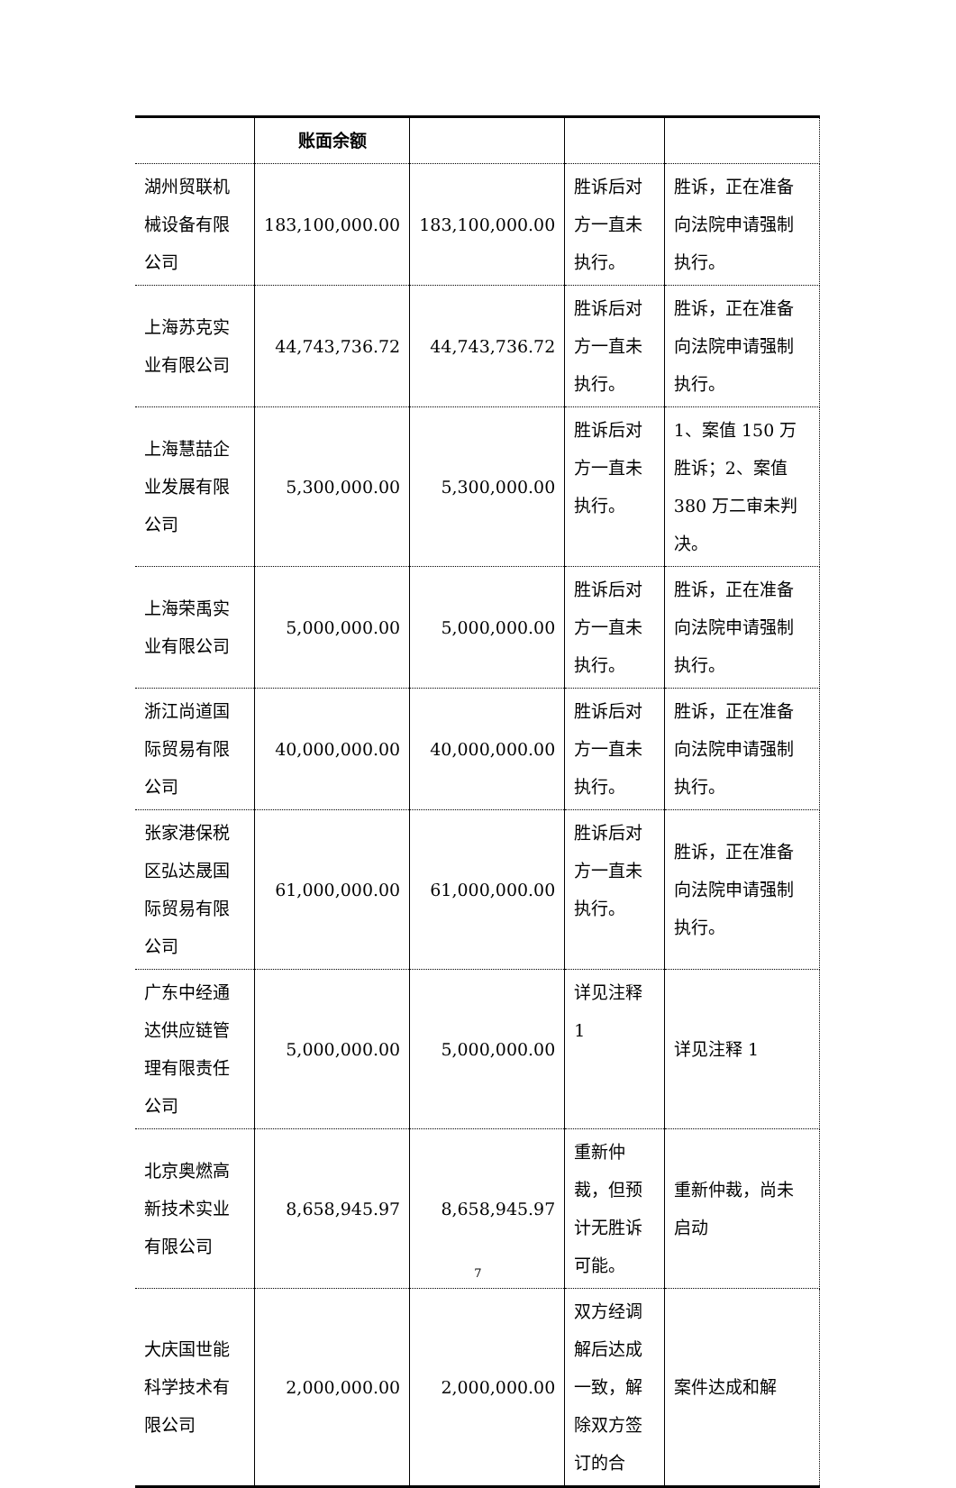| | 账面余额 | | | |
| 湖州贸联机械设备有限公司 | 183,100,000.00 | 183,100,000.00 | 胜诉后对方一直未执行。 | 胜诉，正在准备向法院申请强制执行。 |
| 上海苏克实业有限公司 | 44,743,736.72 | 44,743,736.72 | 胜诉后对方一直未执行。 | 胜诉，正在准备向法院申请强制执行。 |
| 上海慧喆企业发展有限公司 | 5,300,000.00 | 5,300,000.00 | 胜诉后对方一直未执行。 | 1、案值 150 万胜诉；2、案值 380 万二审未判决。 |
| 上海荣禹实业有限公司 | 5,000,000.00 | 5,000,000.00 | 胜诉后对方一直未执行。 | 胜诉，正在准备向法院申请强制执行。 |
| 浙江尚道国际贸易有限公司 | 40,000,000.00 | 40,000,000.00 | 胜诉后对方一直未执行。 | 胜诉，正在准备向法院申请强制执行。 |
| 张家港保税区弘达晟国际贸易有限公司 | 61,000,000.00 | 61,000,000.00 | 胜诉后对方一直未执行。 | 胜诉，正在准备向法院申请强制执行。 |
| 广东中经通达供应链管理有限责任公司 | 5,000,000.00 | 5,000,000.00 | 详见注释 1 | 详见注释 1 |
| 北京奥燃高新技术实业有限公司 | 8,658,945.97 | 8,658,945.97 | 重新仲裁，但预计无胜诉可能。 | 重新仲裁，尚未启动 |
| 大庆国世能科学技术有限公司 | 2,000,000.00 | 2,000,000.00 | 双方经调解后达成一致，解除双方签订的合 | 案件达成和解 |
7